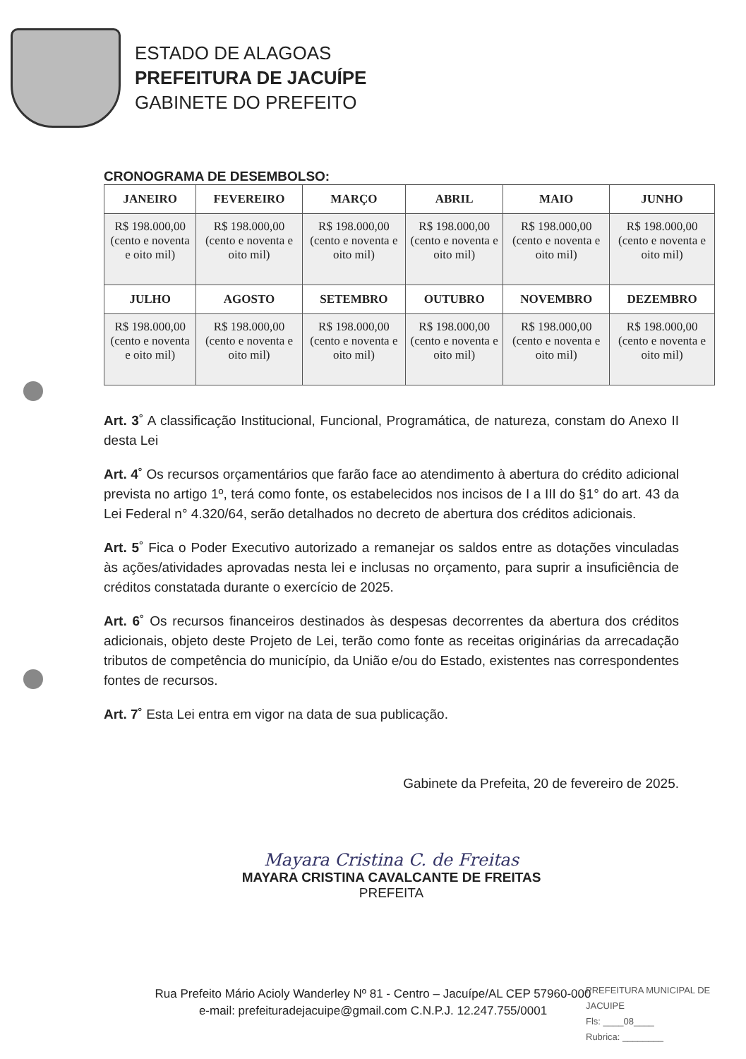ESTADO DE ALAGOAS
PREFEITURA DE JACUÍPE
GABINETE DO PREFEITO
CRONOGRAMA DE DESEMBOLSO:
| JANEIRO | FEVEREIRO | MARÇO | ABRIL | MAIO | JUNHO |
| --- | --- | --- | --- | --- | --- |
| R$ 198.000,00 (cento e noventa e oito mil) | R$ 198.000,00 (cento e noventa e oito mil) | R$ 198.000,00 (cento e noventa e oito mil) | R$ 198.000,00 (cento e noventa e oito mil) | R$ 198.000,00 (cento e noventa e oito mil) | R$ 198.000,00 (cento e noventa e oito mil) |
| JULHO | AGOSTO | SETEMBRO | OUTUBRO | NOVEMBRO | DEZEMBRO |
| R$ 198.000,00 (cento e noventa e oito mil) | R$ 198.000,00 (cento e noventa e oito mil) | R$ 198.000,00 (cento e noventa e oito mil) | R$ 198.000,00 (cento e noventa e oito mil) | R$ 198.000,00 (cento e noventa e oito mil) | R$ 198.000,00 (cento e noventa e oito mil) |
Art. 3˚ A classificação Institucional, Funcional, Programática, de natureza, constam do Anexo II desta Lei
Art. 4˚ Os recursos orçamentários que farão face ao atendimento à abertura do crédito adicional prevista no artigo 1º, terá como fonte, os estabelecidos nos incisos de I a III do §1° do art. 43 da Lei Federal n° 4.320/64, serão detalhados no decreto de abertura dos créditos adicionais.
Art. 5˚ Fica o Poder Executivo autorizado a remanejar os saldos entre as dotações vinculadas às ações/atividades aprovadas nesta lei e inclusas no orçamento, para suprir a insuficiência de créditos constatada durante o exercício de 2025.
Art. 6˚ Os recursos financeiros destinados às despesas decorrentes da abertura dos créditos adicionais, objeto deste Projeto de Lei, terão como fonte as receitas originárias da arrecadação tributos de competência do município, da União e/ou do Estado, existentes nas correspondentes fontes de recursos.
Art. 7˚ Esta Lei entra em vigor na data de sua publicação.
Gabinete da Prefeita, 20 de fevereiro de 2025.
Mayara Cristina C. de Freitas
MAYARA CRISTINA CAVALCANTE DE FREITAS
PREFEITA
Rua Prefeito Mário Acioly Wanderley Nº 81 - Centro – Jacuípe/AL CEP 57960-000
e-mail: prefeituradejacuipe@gmail.com C.N.P.J. 12.247.755/0001
PREFEITURA MUNICIPAL DE JACUIPE
Fls: ____08____
Rubrica: ________